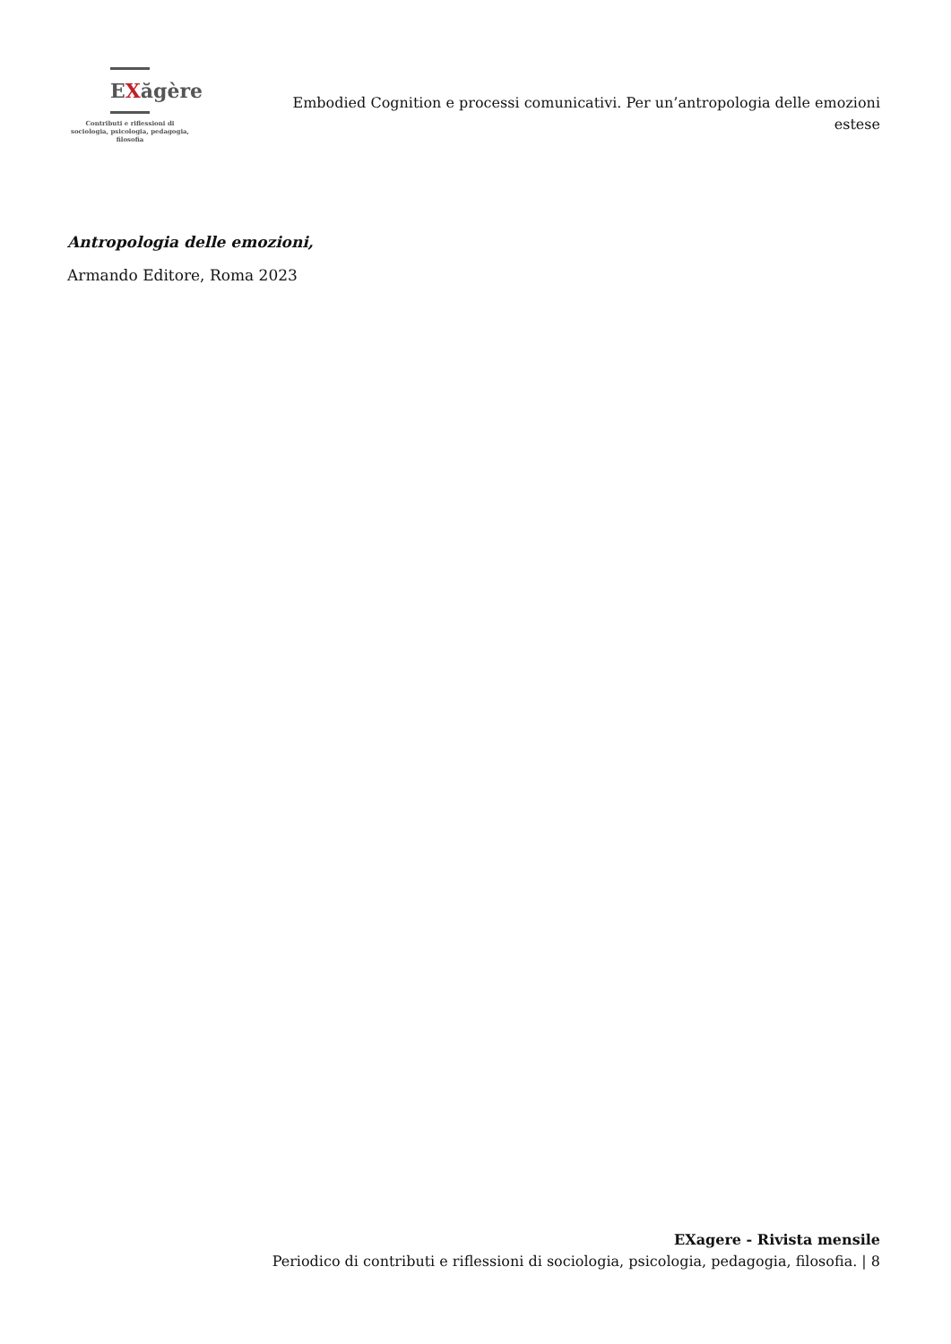EXăgère
Contributi e riflessioni di sociologia, psicologia, pedagogia, filosofia
Embodied Cognition e processi comunicativi. Per un’antropologia delle emozioni estese
Antropologia delle emozioni,
Armando Editore, Roma 2023
EXagere - Rivista mensile
Periodico di contributi e riflessioni di sociologia, psicologia, pedagogia, filosofia. | 8